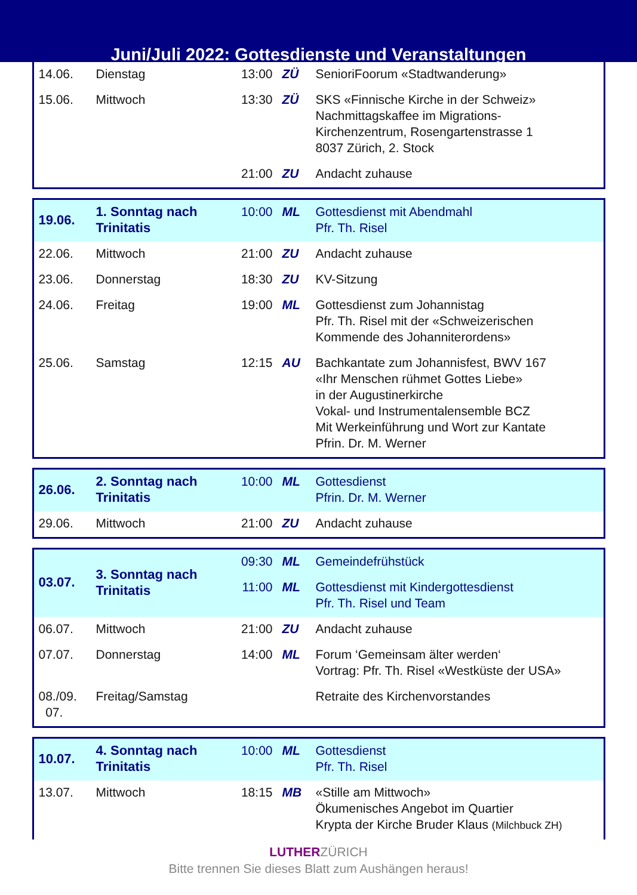Juni/Juli 2022: Gottesdienste und Veranstaltungen
| 14.06. | Dienstag | 13:00 | ZÜ | SenioriFoorum «Stadtwanderung» |
| 15.06. | Mittwoch | 13:30 | ZÜ | SKS «Finnische Kirche in der Schweiz» Nachmittagskaffee im Migrations- Kirchenzentrum, Rosengartenstrasse 1 8037 Zürich, 2. Stock |
| | | 21:00 | ZU | Andacht zuhause |
| 19.06. | 1. Sonntag nach Trinitatis | 10:00 | ML | Gottesdienst mit Abendmahl Pfr. Th. Risel |
| 22.06. | Mittwoch | 21:00 | ZU | Andacht zuhause |
| 23.06. | Donnerstag | 18:30 | ZU | KV-Sitzung |
| 24.06. | Freitag | 19:00 | ML | Gottesdienst zum Johannistag Pfr. Th. Risel mit der «Schweizerischen Kommende des Johanniterordens» |
| 25.06. | Samstag | 12:15 | AU | Bachkantate zum Johannisfest, BWV 167 «Ihr Menschen rühmet Gottes Liebe» in der Augustinerkirche Vokal- und Instrumentalensemble BCZ Mit Werkeinführung und Wort zur Kantate Pfrin. Dr. M. Werner |
| 26.06. | 2. Sonntag nach Trinitatis | 10:00 | ML | Gottesdienst Pfrin. Dr. M. Werner |
| 29.06. | Mittwoch | 21:00 | ZU | Andacht zuhause |
| 03.07. | 3. Sonntag nach Trinitatis | 09:30 | ML | Gemeindefrühstück |
| | | 11:00 | ML | Gottesdienst mit Kindergottesdienst Pfr. Th. Risel und Team |
| 06.07. | Mittwoch | 21:00 | ZU | Andacht zuhause |
| 07.07. | Donnerstag | 14:00 | ML | Forum ‘Gemeinsam älter werden‘ Vortrag: Pfr. Th. Risel «Westküste der USA» |
| 08./09. 07. | Freitag/Samstag | | | Retraite des Kirchenvorstandes |
| 10.07. | 4. Sonntag nach Trinitatis | 10:00 | ML | Gottesdienst Pfr. Th. Risel |
| 13.07. | Mittwoch | 18:15 | MB | «Stille am Mittwoch» Ökumenisches Angebot im Quartier Krypta der Kirche Bruder Klaus (Milchbuck ZH) |
LUTHERZÜRICH
Bitte trennen Sie dieses Blatt zum Aushängen heraus!